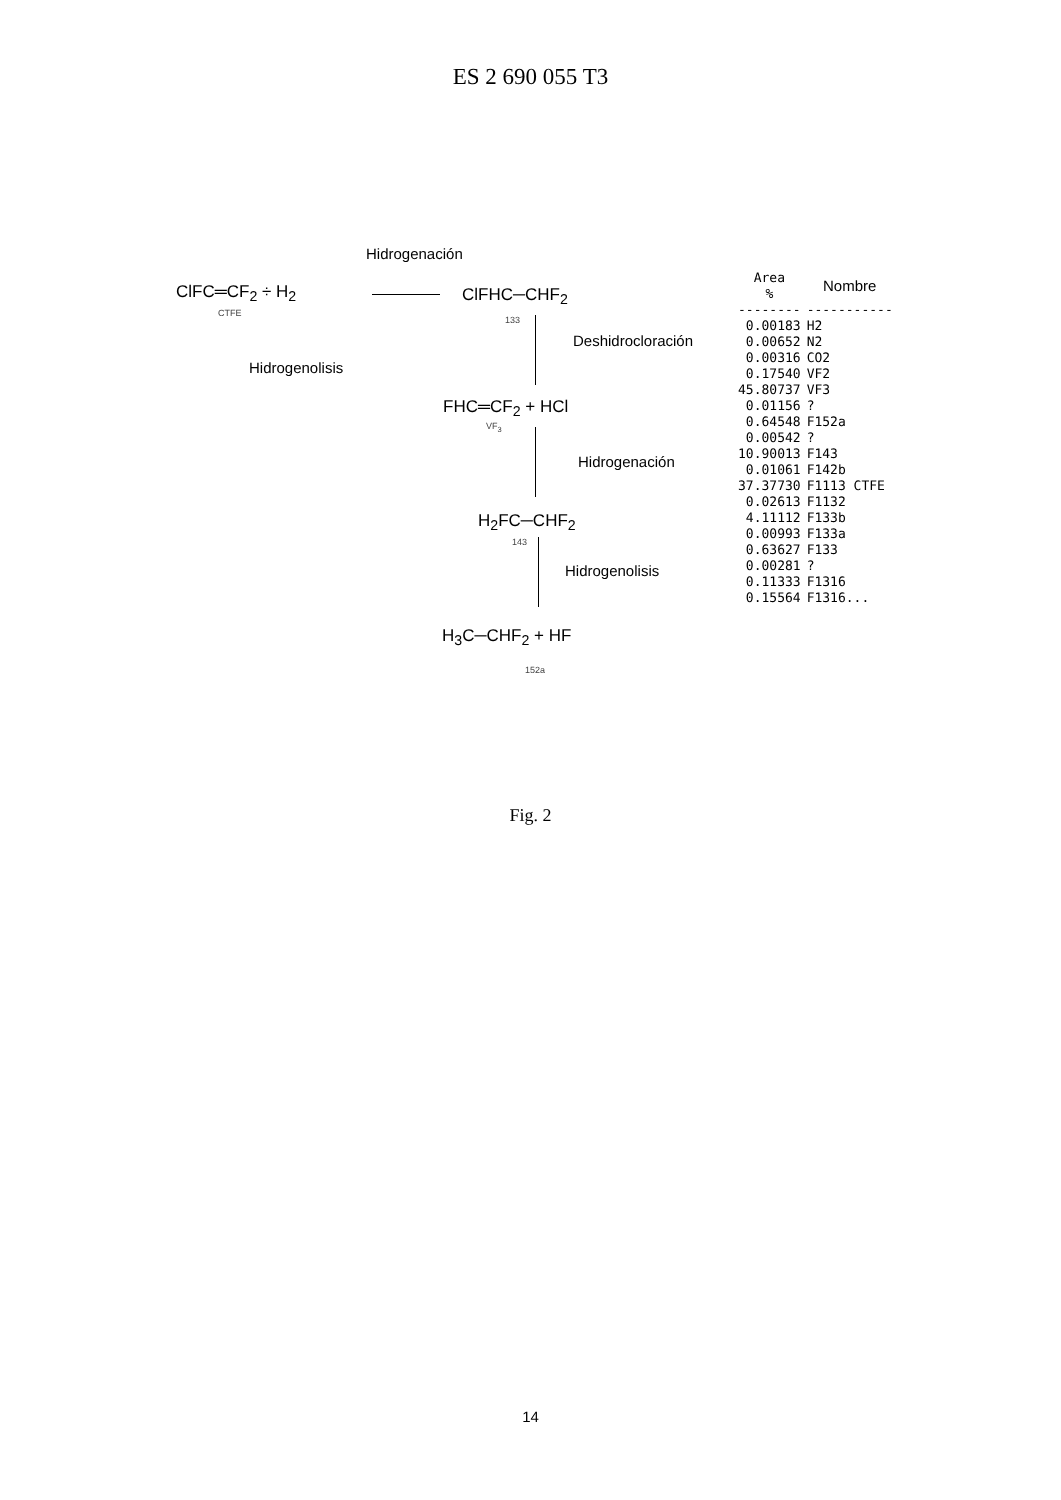ES 2 690 055 T3
Hidrogenación
ClFC═CF<sub>2</sub> ÷ H<sub>2</sub>
CTFE
ClFHC─CHF<sub>2</sub>
133
Deshidrocloración
Hidrogenolisis
FHC═CF<sub>2</sub> + HCl
VF<sub>3</sub>
Hidrogenación
H<sub>2</sub>FC─CHF<sub>2</sub>
143
Hidrogenolisis
H<sub>3</sub>C─CHF<sub>2</sub> + HF
152a
| Area % | Nombre |
| --- | --- |
| -------- | ----------- |
| 0.00183 | H2 |
| 0.00652 | N2 |
| 0.00316 | CO2 |
| 0.17540 | VF2 |
| 45.80737 | VF3 |
| 0.01156 | ? |
| 0.64548 | F152a |
| 0.00542 | ? |
| 10.90013 | F143 |
| 0.01061 | F142b |
| 37.37730 | F1113 CTFE |
| 0.02613 | F1132 |
| 4.11112 | F133b |
| 0.00993 | F133a |
| 0.63627 | F133 |
| 0.00281 | ? |
| 0.11333 | F1316 |
| 0.15564 | F1316... |
Fig. 2
14